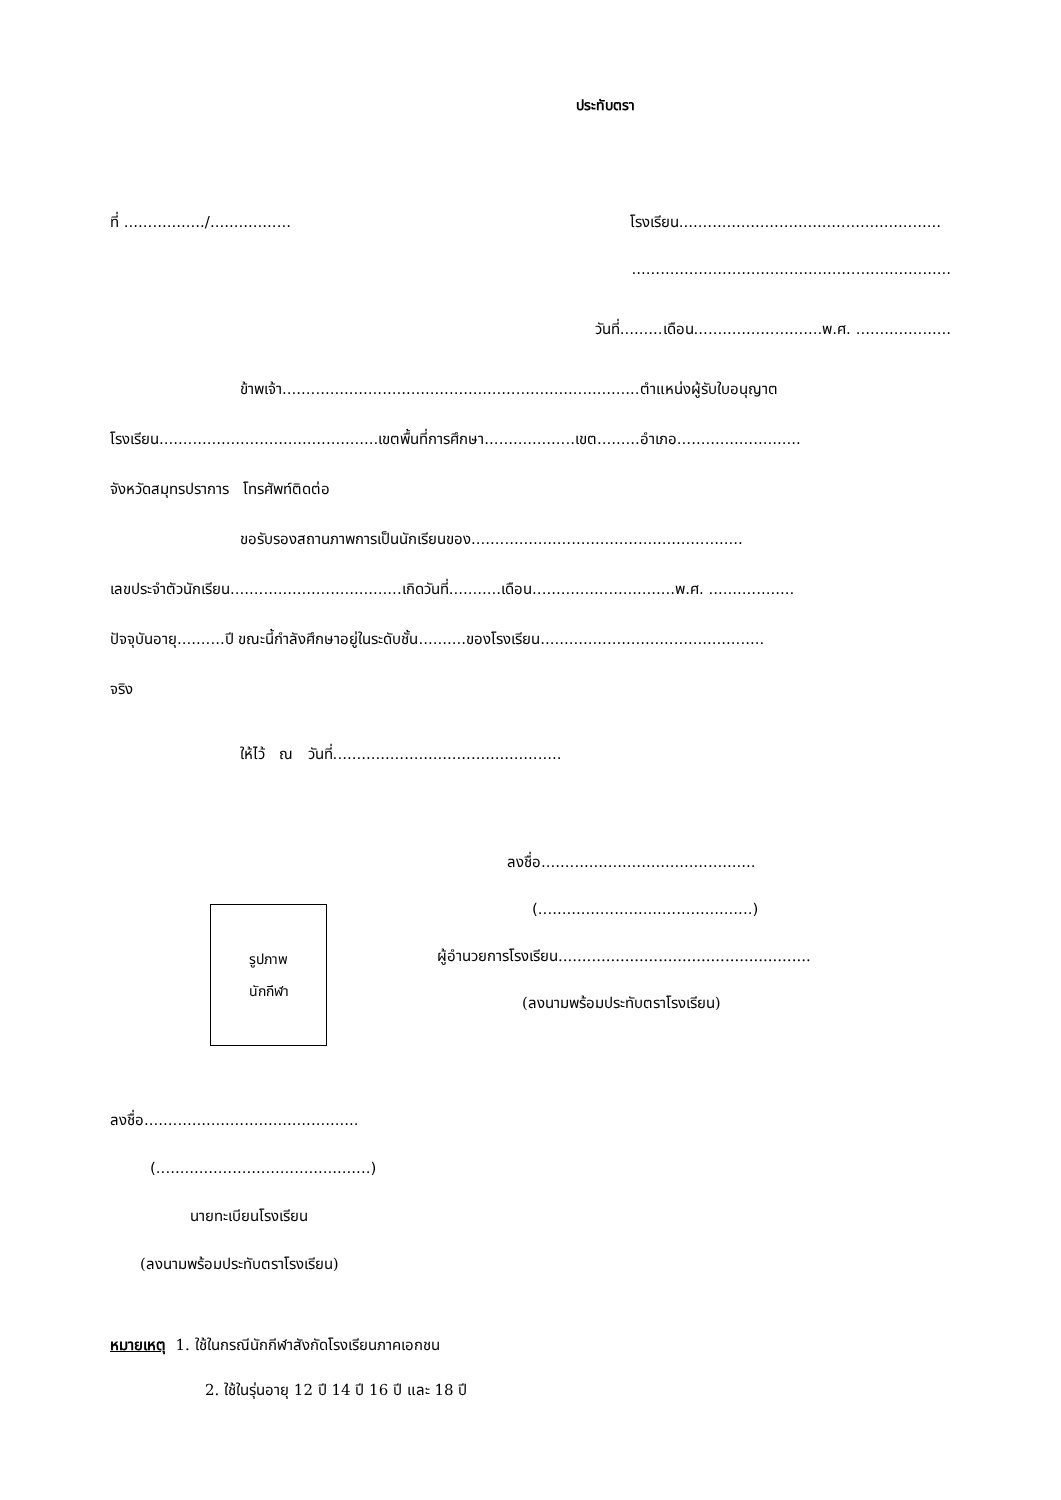ประทับตรา
ที่ ................./................. โรงเรียน.......................................................
...................................................................
วันที่.........เดือน...........................พ.ศ. ....................
ข้าพเจ้า...........................................................................ตำแหน่งผู้รับใบอนุญาต
โรงเรียน..............................................เขตพื้นที่การศึกษา...................เขต.........อำเภอ..........................
จังหวัดสมุทรปราการ โทรศัพท์ติดต่อ
ขอรับรองสถานภาพการเป็นนักเรียนของ.........................................................
เลขประจำตัวนักเรียน....................................เกิดวันที่...........เดือน..............................พ.ศ. ..................
ปัจจุบันอายุ..........ปี ขณะนี้กำลังศึกษาอยู่ในระดับชั้น..........ของโรงเรียน...............................................
จริง
ให้ไว้ ณ วันที่................................................
รูปภาพ
นักกีฬา
ลงชื่อ.............................................
(.............................................)
ผู้อำนวยการโรงเรียน.....................................................
(ลงนามพร้อมประทับตราโรงเรียน)
ลงชื่อ.............................................
(.............................................)
นายทะเบียนโรงเรียน
(ลงนามพร้อมประทับตราโรงเรียน)
หมายเหตุ 1. ใช้ในกรณีนักกีฬาสังกัดโรงเรียนภาคเอกชน
2. ใช้ในรุ่นอายุ 12 ปี 14 ปี 16 ปี และ 18 ปี